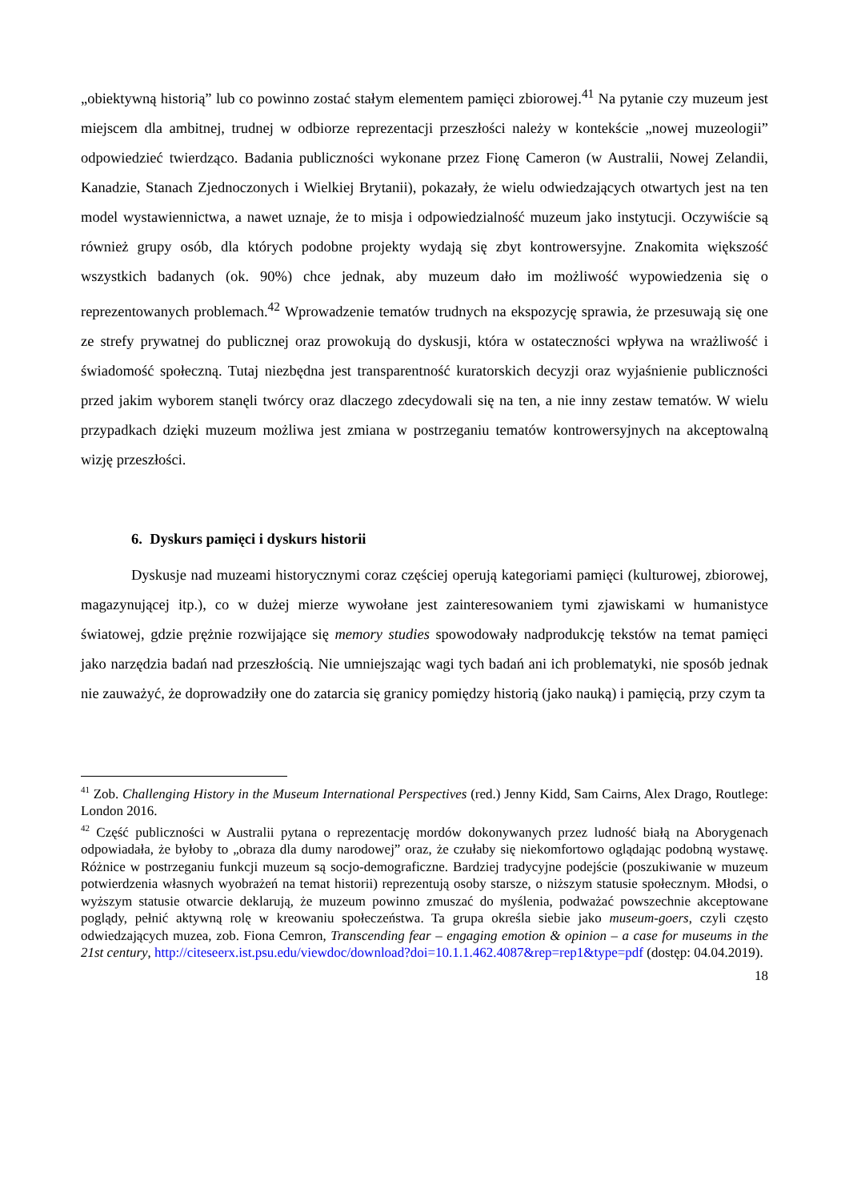„obiektywną historią” lub co powinno zostać stałym elementem pamięci zbiorowej.<sup>41</sup> Na pytanie czy muzeum jest miejscem dla ambitnej, trudnej w odbiorze reprezentacji przeszłości należy w kontekście „nowej muzeologii” odpowiedzieć twierdząco. Badania publiczności wykonane przez Fionę Cameron (w Australii, Nowej Zelandii, Kanadzie, Stanach Zjednoczonych i Wielkiej Brytanii), pokazały, że wielu odwiedzających otwartych jest na ten model wystawiennictwa, a nawet uznaje, że to misja i odpowiedzialność muzeum jako instytucji. Oczywiście są również grupy osób, dla których podobne projekty wydają się zbyt kontrowersyjne. Znakomita większość wszystkich badanych (ok. 90%) chce jednak, aby muzeum dało im możliwość wypowiedzenia się o reprezentowanych problemach.<sup>42</sup> Wprowadzenie tematów trudnych na ekspozycję sprawia, że przesuwają się one ze strefy prywatnej do publicznej oraz prowokują do dyskusji, która w ostateczności wpływa na wrażliwość i świadomość społeczną. Tutaj niezbędna jest transparentność kuratorskich decyzji oraz wyjaśnienie publiczności przed jakim wyborem stanęli twórcy oraz dlaczego zdecydowali się na ten, a nie inny zestaw tematów. W wielu przypadkach dzięki muzeum możliwa jest zmiana w postrzeganiu tematów kontrowersyjnych na akceptowalną wizję przeszłości.
6. Dyskurs pamięci i dyskurs historii
Dyskusje nad muzeami historycznymi coraz częściej operują kategoriami pamięci (kulturowej, zbiorowej, magazynującej itp.), co w dużej mierze wywołane jest zainteresowaniem tymi zjawiskami w humanistyce światowej, gdzie prężnie rozwijające się memory studies spowodowały nadprodukcję tekstów na temat pamięci jako narzędzia badań nad przeszłością. Nie umniejszając wagi tych badań ani ich problematyki, nie sposób jednak nie zauważyć, że doprowadziły one do zatarcia się granicy pomiędzy historią (jako nauką) i pamięcią, przy czym ta
<sup>41</sup> Zob. Challenging History in the Museum International Perspectives (red.) Jenny Kidd, Sam Cairns, Alex Drago, Routlege: London 2016.
<sup>42</sup> Część publiczności w Australii pytana o reprezentację mordów dokonywanych przez ludność białą na Aborygenach odpowiadała, że byłoby to „obraza dla dumy narodowej” oraz, że czułaby się niekomfortowo oglądając podobną wystawę. Różnice w postrzeganiu funkcji muzeum są socjo-demograficzne. Bardziej tradycyjne podejście (poszukiwanie w muzeum potwierdzenia własnych wyobrażeń na temat historii) reprezentują osoby starsze, o niższym statusie społecznym. Młodsi, o wyższym statusie otwarcie deklarują, że muzeum powinno zmuszać do myślenia, podważać powszechnie akceptowane poglądy, pełnić aktywną rolę w kreowaniu społeczeństwa. Ta grupa określa siebie jako museum-goers, czyli często odwiedzających muzea, zob. Fiona Cemron, Transcending fear – engaging emotion & opinion – a case for museums in the 21st century, http://citeseerx.ist.psu.edu/viewdoc/download?doi=10.1.1.462.4087&rep=rep1&type=pdf (dostęp: 04.04.2019).
18